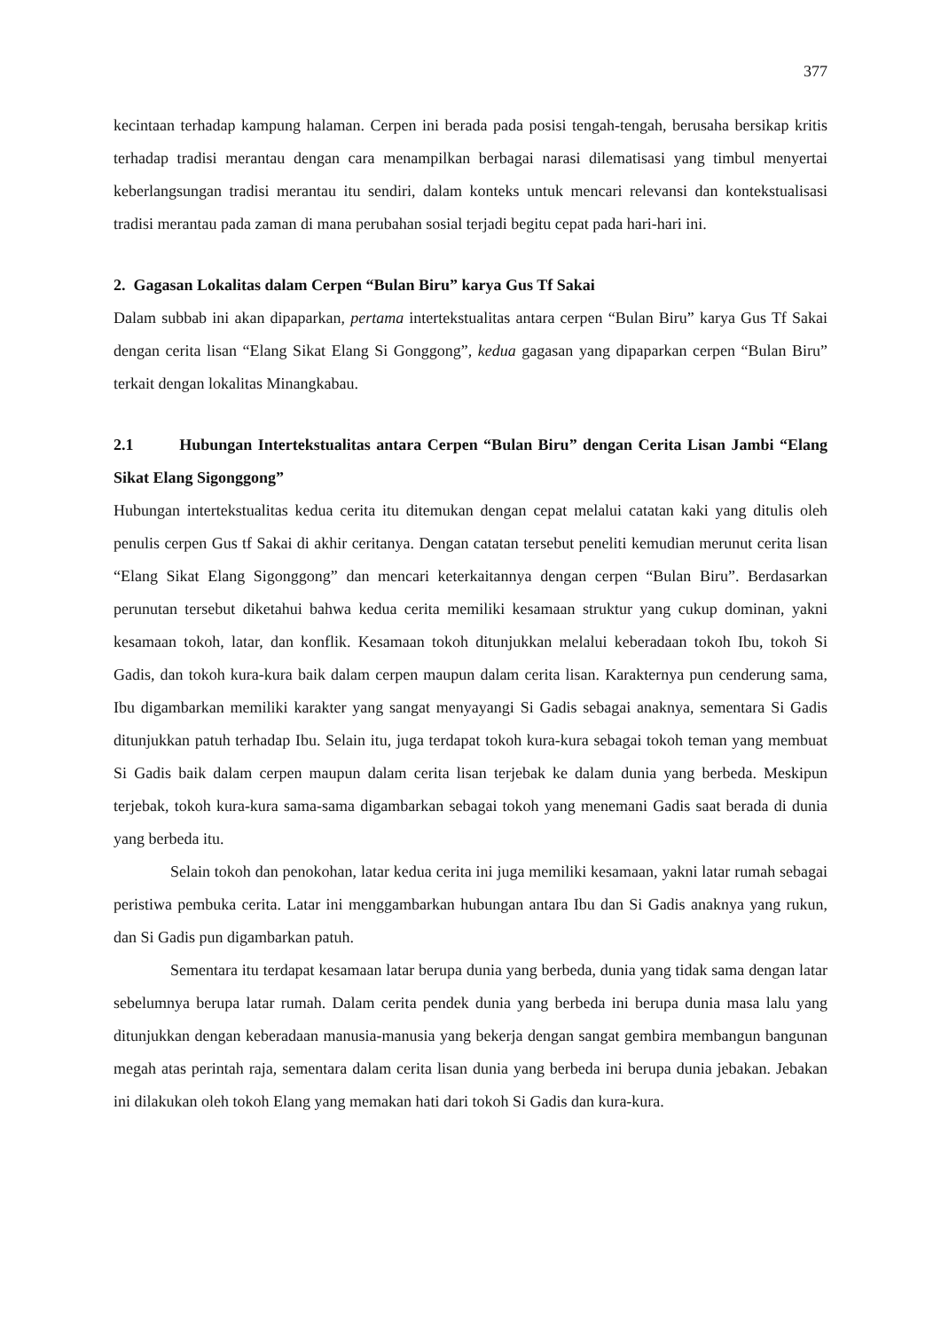377
kecintaan terhadap kampung halaman. Cerpen ini berada pada posisi tengah-tengah, berusaha bersikap kritis terhadap tradisi merantau dengan cara menampilkan berbagai narasi dilematisasi yang timbul menyertai keberlangsungan tradisi merantau itu sendiri, dalam konteks untuk mencari relevansi dan kontekstualisasi tradisi merantau pada zaman di mana perubahan sosial terjadi begitu cepat pada hari-hari ini.
2. Gagasan Lokalitas dalam Cerpen “Bulan Biru” karya Gus Tf Sakai
Dalam subbab ini akan dipaparkan, pertama intertekstualitas antara cerpen “Bulan Biru” karya Gus Tf Sakai dengan cerita lisan “Elang Sikat Elang Si Gonggong”, kedua gagasan yang dipaparkan cerpen “Bulan Biru” terkait dengan lokalitas Minangkabau.
2.1 Hubungan Intertekstualitas antara Cerpen “Bulan Biru” dengan Cerita Lisan Jambi “Elang Sikat Elang Sigonggong”
Hubungan intertekstualitas kedua cerita itu ditemukan dengan cepat melalui catatan kaki yang ditulis oleh penulis cerpen Gus tf Sakai di akhir ceritanya. Dengan catatan tersebut peneliti kemudian merunut cerita lisan “Elang Sikat Elang Sigonggong” dan mencari keterkaitannya dengan cerpen “Bulan Biru”. Berdasarkan perunutan tersebut diketahui bahwa kedua cerita memiliki kesamaan struktur yang cukup dominan, yakni kesamaan tokoh, latar, dan konflik. Kesamaan tokoh ditunjukkan melalui keberadaan tokoh Ibu, tokoh Si Gadis, dan tokoh kura-kura baik dalam cerpen maupun dalam cerita lisan. Karakternya pun cenderung sama, Ibu digambarkan memiliki karakter yang sangat menyayangi Si Gadis sebagai anaknya, sementara Si Gadis ditunjukkan patuh terhadap Ibu. Selain itu, juga terdapat tokoh kura-kura sebagai tokoh teman yang membuat Si Gadis baik dalam cerpen maupun dalam cerita lisan terjebak ke dalam dunia yang berbeda. Meskipun terjebak, tokoh kura-kura sama-sama digambarkan sebagai tokoh yang menemani Gadis saat berada di dunia yang berbeda itu.
Selain tokoh dan penokohan, latar kedua cerita ini juga memiliki kesamaan, yakni latar rumah sebagai peristiwa pembuka cerita. Latar ini menggambarkan hubungan antara Ibu dan Si Gadis anaknya yang rukun, dan Si Gadis pun digambarkan patuh.
Sementara itu terdapat kesamaan latar berupa dunia yang berbeda, dunia yang tidak sama dengan latar sebelumnya berupa latar rumah. Dalam cerita pendek dunia yang berbeda ini berupa dunia masa lalu yang ditunjukkan dengan keberadaan manusia-manusia yang bekerja dengan sangat gembira membangun bangunan megah atas perintah raja, sementara dalam cerita lisan dunia yang berbeda ini berupa dunia jebakan. Jebakan ini dilakukan oleh tokoh Elang yang memakan hati dari tokoh Si Gadis dan kura-kura.